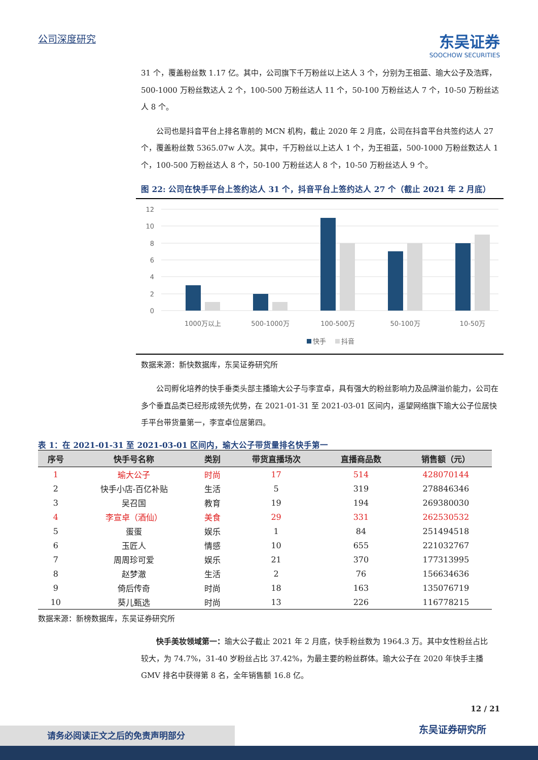公司深度研究
东吴证券
SOOCHOW SECURITIES
31 个，覆盖粉丝数 1.17 亿。其中，公司旗下千万粉丝以上达人 3 个，分别为王祖蓝、瑜大公子及浩辉，500-1000 万粉丝数达人 2 个，100-500 万粉丝达人 11 个，50-100 万粉丝达人 7 个，10-50 万粉丝达人 8 个。
公司也是抖音平台上排名靠前的 MCN 机构，截止 2020 年 2 月底，公司在抖音平台共签约达人 27 个，覆盖粉丝数 5365.07w 人次。其中，千万粉丝以上达人 1 个，为王祖蓝，500-1000 万粉丝数达人 1 个，100-500 万粉丝达人 8 个，50-100 万粉丝达人 8 个，10-50 万粉丝达人 9 个。
图 22: 公司在快手平台上签约达人 31 个，抖音平台上签约达人 27 个（截止 2021 年 2 月底）
12
10
8
6
4
2
0
1000万以上
500-1000万
100-500万
50-100万
10-50万
快手
抖音
数据来源：新快数据库，东吴证券研究所
公司孵化培养的快手垂类头部主播瑜大公子与李宣卓，具有强大的粉丝影响力及品牌溢价能力，公司在多个垂直品类已经形成领先优势，在 2021-01-31 至 2021-03-01 区间内，遥望网络旗下瑜大公子位居快手平台带货量第一，李宣卓位居第四。
表 1：在 2021-01-31 至 2021-03-01 区间内，瑜大公子带货量排名快手第一
| 序号 | 快手号名称 | 类别 | 带货直播场次 | 直播商品数 | 销售额（元） |
| --- | --- | --- | --- | --- | --- |
| 1 | 瑜大公子 | 时尚 | 17 | 514 | 428070144 |
| 2 | 快手小店-百亿补贴 | 生活 | 5 | 319 | 278846346 |
| 3 | 吴召国 | 教育 | 19 | 194 | 269380030 |
| 4 | 李宣卓（酒仙） | 美食 | 29 | 331 | 262530532 |
| 5 | 蛋蛋 | 娱乐 | 1 | 84 | 251494518 |
| 6 | 玉匠人 | 情感 | 10 | 655 | 221032767 |
| 7 | 周周珍可爱 | 娱乐 | 21 | 370 | 177313995 |
| 8 | 赵梦澈 | 生活 | 2 | 76 | 156634636 |
| 9 | 倚后传奇 | 时尚 | 18 | 163 | 135076719 |
| 10 | 葵儿甄选 | 时尚 | 13 | 226 | 116778215 |
数据来源：新榜数据库，东吴证券研究所
快手美妆领域第一：瑜大公子截止 2021 年 2 月底，快手粉丝数为 1964.3 万。其中女性粉丝占比较大，为 74.7%，31-40 岁粉丝占比 37.42%，为最主要的粉丝群体。瑜大公子在 2020 年快手主播 GMV 排名中获得第 8 名，全年销售额 16.8 亿。
12 / 21
东吴证券研究所 请务必阅读正文之后的免责声明部分